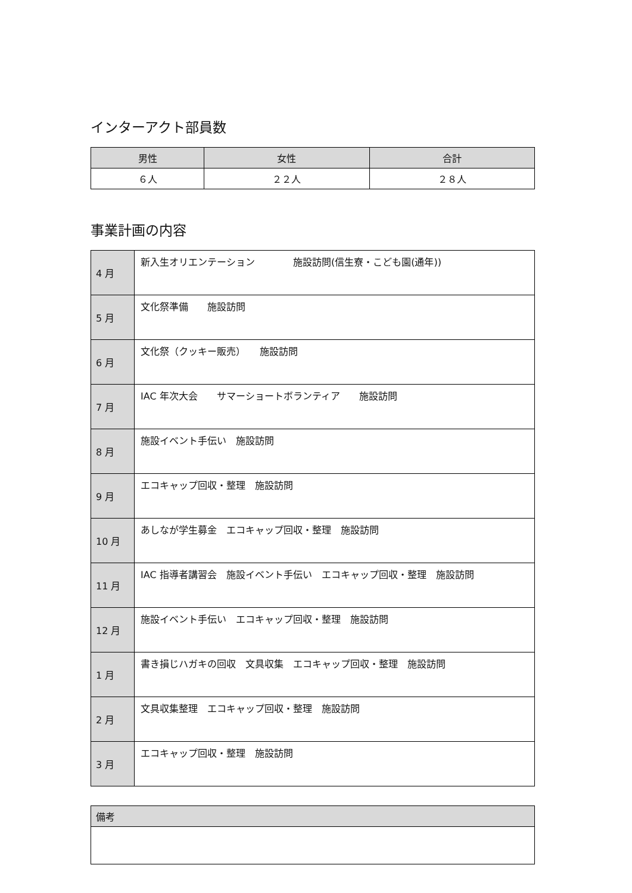インターアクト部員数
| 男性 | 女性 | 合計 |
| --- | --- | --- |
| ６人 | ２２人 | ２８人 |
事業計画の内容
| 4 月 | 新入生オリエンテーション 施設訪問(信生寮・こども園(通年)) |
| 5 月 | 文化祭準備 施設訪問 |
| 6 月 | 文化祭（クッキー販売） 施設訪問 |
| 7 月 | IAC 年次大会 サマーショートボランティア 施設訪問 |
| 8 月 | 施設イベント手伝い 施設訪問 |
| 9 月 | エコキャップ回収・整理 施設訪問 |
| 10 月 | あしなが学生募金 エコキャップ回収・整理 施設訪問 |
| 11 月 | IAC 指導者講習会 施設イベント手伝い エコキャップ回収・整理 施設訪問 |
| 12 月 | 施設イベント手伝い エコキャップ回収・整理 施設訪問 |
| 1 月 | 書き損じハガキの回収 文具収集 エコキャップ回収・整理 施設訪問 |
| 2 月 | 文具収集整理 エコキャップ回収・整理 施設訪問 |
| 3 月 | エコキャップ回収・整理 施設訪問 |
| 備考 |
| --- |